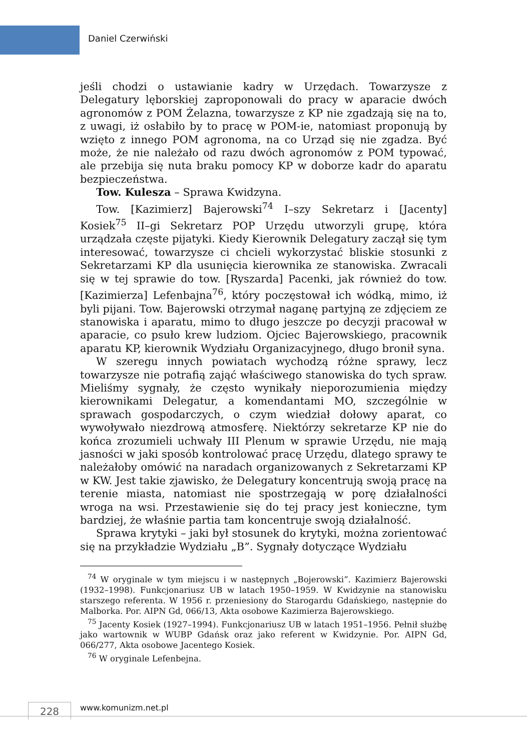Daniel Czerwiński
jeśli chodzi o ustawianie kadry w Urzędach. Towarzysze z Delegatury lęborskiej zaproponowali do pracy w aparacie dwóch agronomów z POM Żelazna, towarzysze z KP nie zgadzają się na to, z uwagi, iż osłabiło by to pracę w POM-ie, natomiast proponują by wzięto z innego POM agronoma, na co Urząd się nie zgadza. Być może, że nie należało od razu dwóch agronomów z POM typować, ale przebija się nuta braku pomocy KP w doborze kadr do aparatu bezpieczeństwa.
Tow. Kulesza – Sprawa Kwidzyna.
Tow. [Kazimierz] Bajerowski<sup>74</sup> I–szy Sekretarz i [Jacenty] Kosiek<sup>75</sup> II–gi Sekretarz POP Urzędu utworzyli grupę, która urządzała częste pijatyki. Kiedy Kierownik Delegatury zaczął się tym interesować, towarzysze ci chcieli wykorzystać bliskie stosunki z Sekretarzami KP dla usunięcia kierownika ze stanowiska. Zwracali się w tej sprawie do tow. [Ryszarda] Pacenki, jak również do tow. [Kazimierza] Lefenbajna<sup>76</sup>, który poczęstował ich wódką, mimo, iż byli pijani. Tow. Bajerowski otrzymał naganę partyjną ze zdjęciem ze stanowiska i aparatu, mimo to długo jeszcze po decyzji pracował w aparacie, co psuło krew ludziom. Ojciec Bajerowskiego, pracownik aparatu KP, kierownik Wydziału Organizacyjnego, długo bronił syna.
W szeregu innych powiatach wychodzą różne sprawy, lecz towarzysze nie potrafią zająć właściwego stanowiska do tych spraw. Mieliśmy sygnały, że często wynikały nieporozumienia między kierownikami Delegatur, a komendantami MO, szczególnie w sprawach gospodarczych, o czym wiedział dołowy aparat, co wywoływało niezdrową atmosferę. Niektórzy sekretarze KP nie do końca zrozumieli uchwały III Plenum w sprawie Urzędu, nie mają jasności w jaki sposób kontrolować pracę Urzędu, dlatego sprawy te należałoby omówić na naradach organizowanych z Sekretarzami KP w KW. Jest takie zjawisko, że Delegatury koncentrują swoją pracę na terenie miasta, natomiast nie spostrzegają w porę działalności wroga na wsi. Przestawienie się do tej pracy jest konieczne, tym bardziej, że właśnie partia tam koncentruje swoją działalność.
Sprawa krytyki – jaki był stosunek do krytyki, można zorientować się na przykładzie Wydziału „B”. Sygnały dotyczące Wydziału
<sup>74</sup> W oryginale w tym miejscu i w następnych „Bojerowski”. Kazimierz Bajerowski (1932–1998). Funkcjonariusz UB w latach 1950–1959. W Kwidzynie na stanowisku starszego referenta. W 1956 r. przeniesiony do Starogardu Gdańskiego, następnie do Malborka. Por. AIPN Gd, 066/13, Akta osobowe Kazimierza Bajerowskiego.
<sup>75</sup> Jacenty Kosiek (1927–1994). Funkcjonariusz UB w latach 1951–1956. Pełnił służbę jako wartownik w WUBP Gdańsk oraz jako referent w Kwidzynie. Por. AIPN Gd, 066/277, Akta osobowe Jacentego Kosiek.
<sup>76</sup> W oryginale Lefenbejna.
228 www.komunizm.net.pl